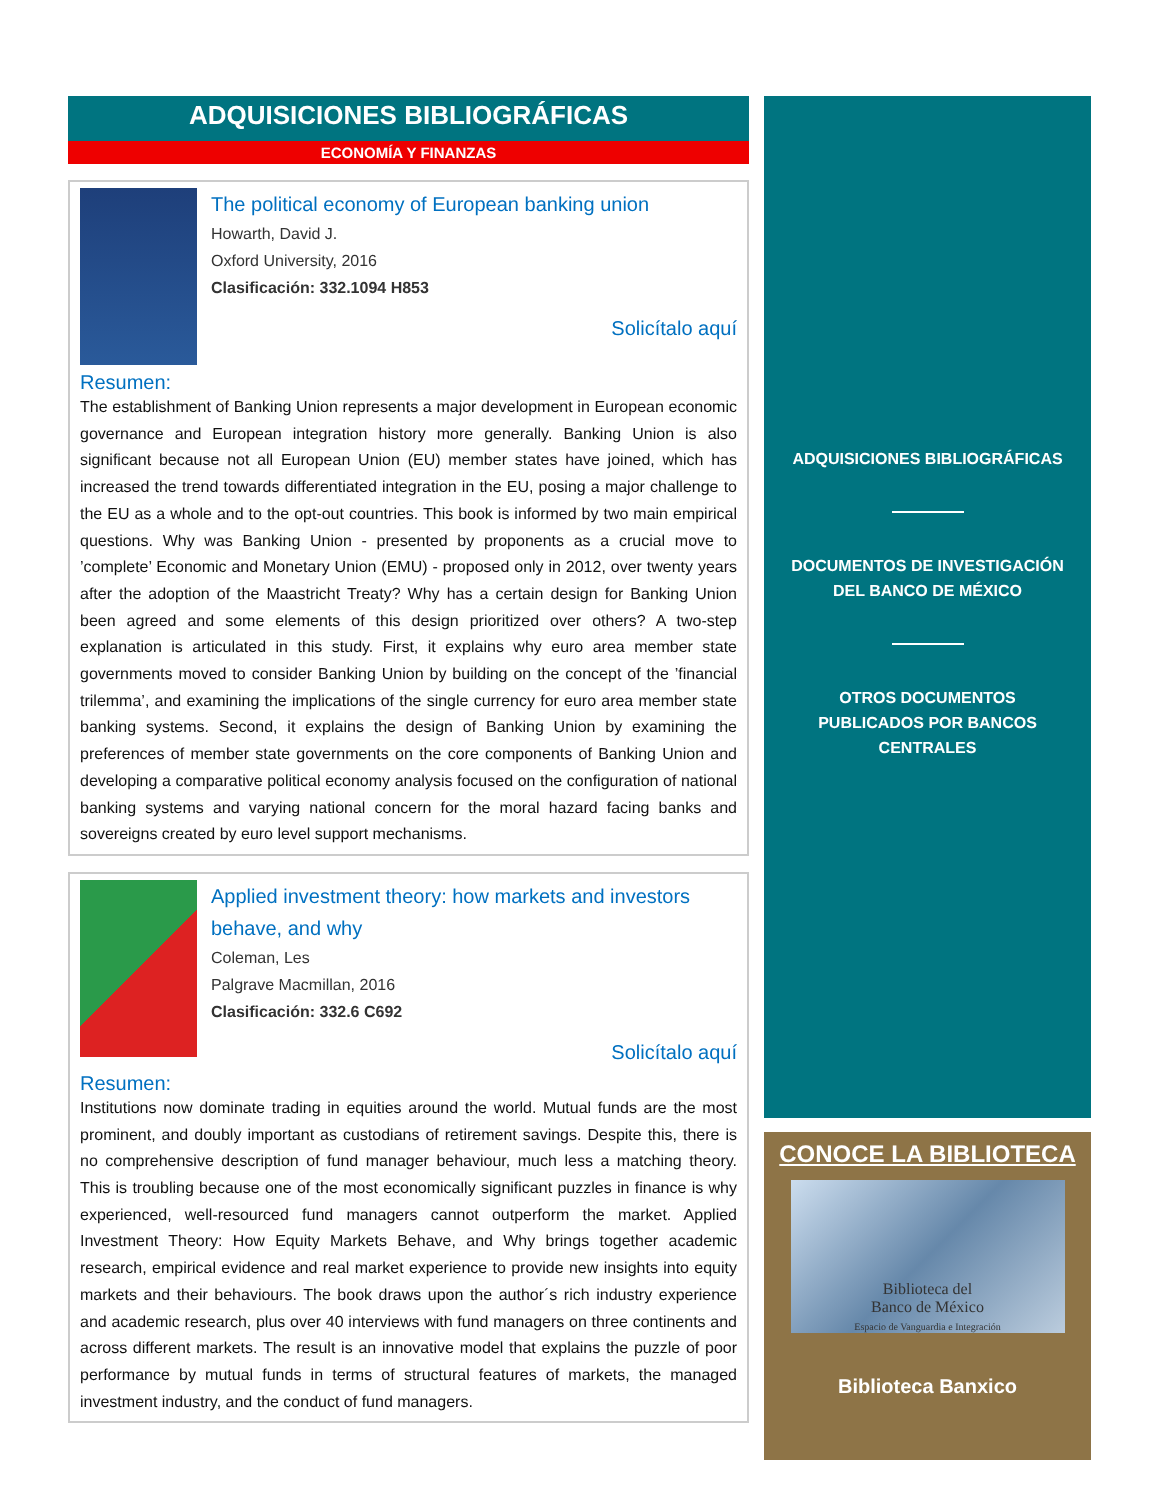ADQUISICIONES BIBLIOGRÁFICAS
ECONOMÍA Y FINANZAS
The political economy of European banking union
Howarth, David J.
Oxford University, 2016
Clasificación: 332.1094 H853
Solicítalo aquí
Resumen:
The establishment of Banking Union represents a major development in European economic governance and European integration history more generally. Banking Union is also significant because not all European Union (EU) member states have joined, which has increased the trend towards differentiated integration in the EU, posing a major challenge to the EU as a whole and to the opt-out countries. This book is informed by two main empirical questions. Why was Banking Union - presented by proponents as a crucial move to ’complete’ Economic and Monetary Union (EMU) - proposed only in 2012, over twenty years after the adoption of the Maastricht Treaty? Why has a certain design for Banking Union been agreed and some elements of this design prioritized over others? A two-step explanation is articulated in this study. First, it explains why euro area member state governments moved to consider Banking Union by building on the concept of the ’financial trilemma’, and examining the implications of the single currency for euro area member state banking systems. Second, it explains the design of Banking Union by examining the preferences of member state governments on the core components of Banking Union and developing a comparative political economy analysis focused on the configuration of national banking systems and varying national concern for the moral hazard facing banks and sovereigns created by euro level support mechanisms.
Applied investment theory: how markets and investors behave, and why
Coleman, Les
Palgrave Macmillan, 2016
Clasificación: 332.6 C692
Solicítalo aquí
Resumen:
Institutions now dominate trading in equities around the world. Mutual funds are the most prominent, and doubly important as custodians of retirement savings. Despite this, there is no comprehensive description of fund manager behaviour, much less a matching theory. This is troubling because one of the most economically significant puzzles in finance is why experienced, well-resourced fund managers cannot outperform the market. Applied Investment Theory: How Equity Markets Behave, and Why brings together academic research, empirical evidence and real market experience to provide new insights into equity markets and their behaviours. The book draws upon the author´s rich industry experience and academic research, plus over 40 interviews with fund managers on three continents and across different markets. The result is an innovative model that explains the puzzle of poor performance by mutual funds in terms of structural features of markets, the managed investment industry, and the conduct of fund managers.
ADQUISICIONES BIBLIOGRÁFICAS
DOCUMENTOS DE INVESTIGACIÓN
DEL BANCO DE MÉXICO
OTROS DOCUMENTOS
PUBLICADOS POR BANCOS
CENTRALES
CONOCE LA BIBLIOTECA
Biblioteca del
Banco de México
Espacio de Vanguardia e Integración
Biblioteca Banxico